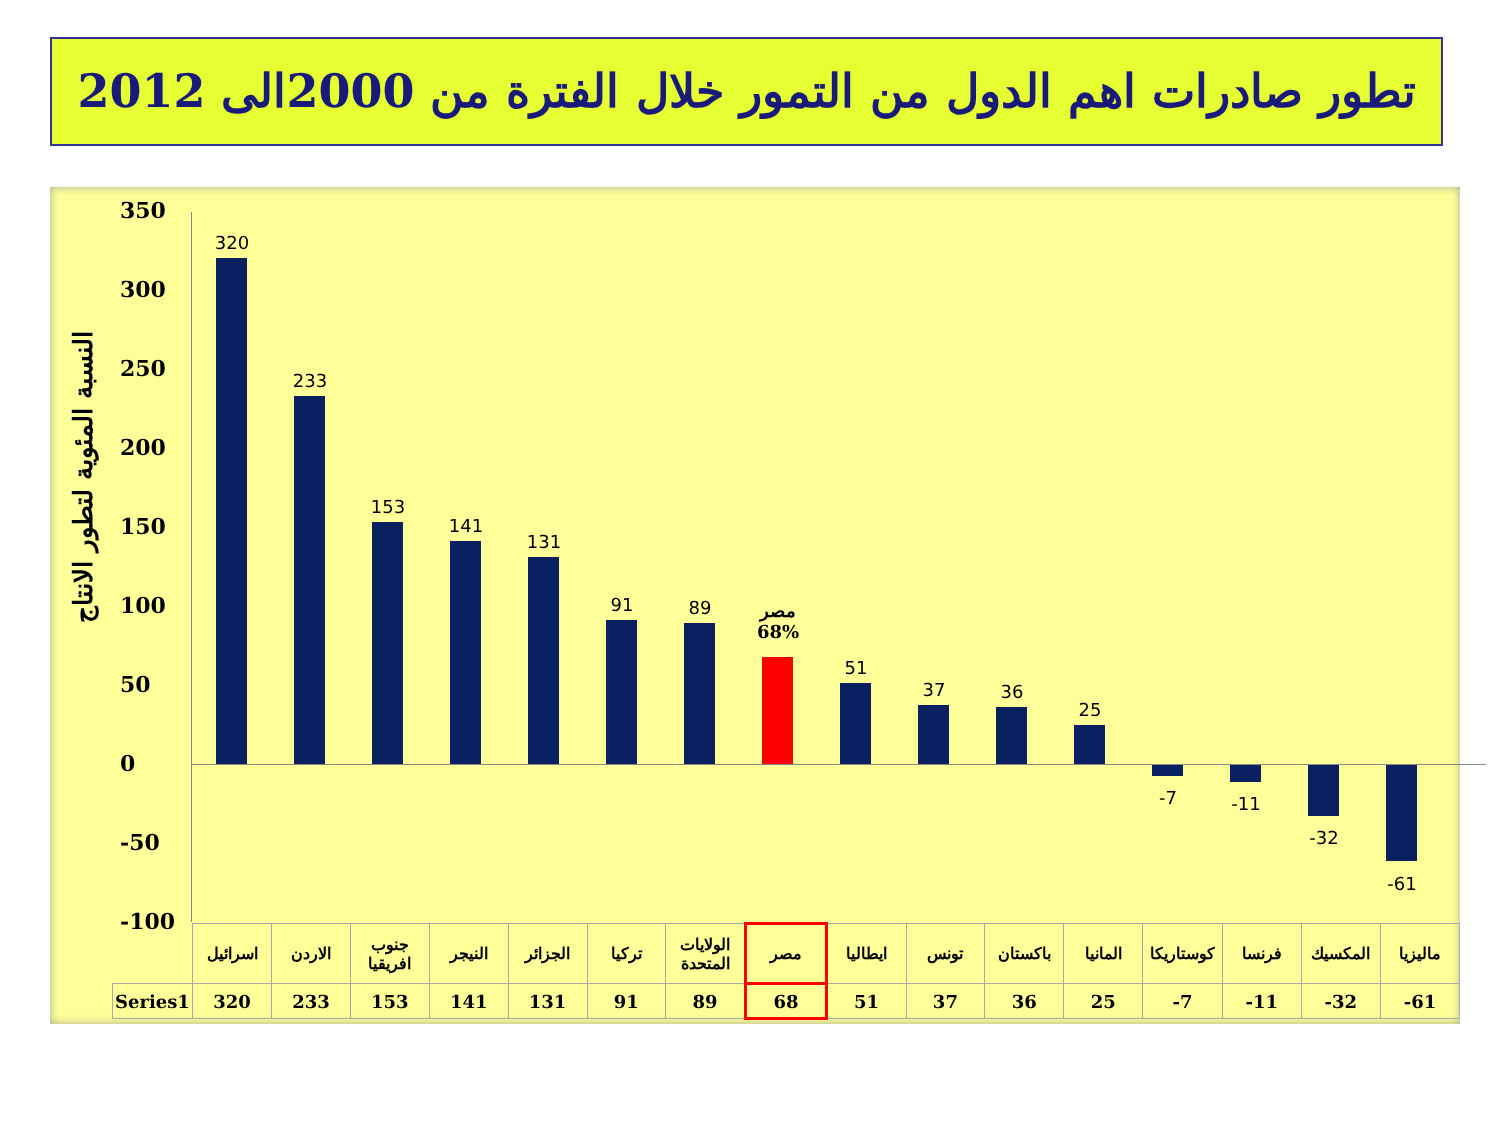تطور صادرات اهم الدول من التمور خلال الفترة من 2000الى 2012
النسبة المئوية لتطور الانتاج
350
300
250
200
150
100
50
0
-50
-100
320
233
153
141
131
91 89
مصر
68%
51
37 36
25
-7 -11
-32
-61
| | اسرائيل | الاردن | جنوب افريقيا | النيجر | الجزائر | تركيا | الولايات المتحدة | مصر | ايطاليا | تونس | باكستان | المانيا | كوستاريكا | فرنسا | المكسيك | ماليزيا |
| Series1 | 320 | 233 | 153 | 141 | 131 | 91 | 89 | 68 | 51 | 37 | 36 | 25 | -7 | -11 | -32 | -61 |